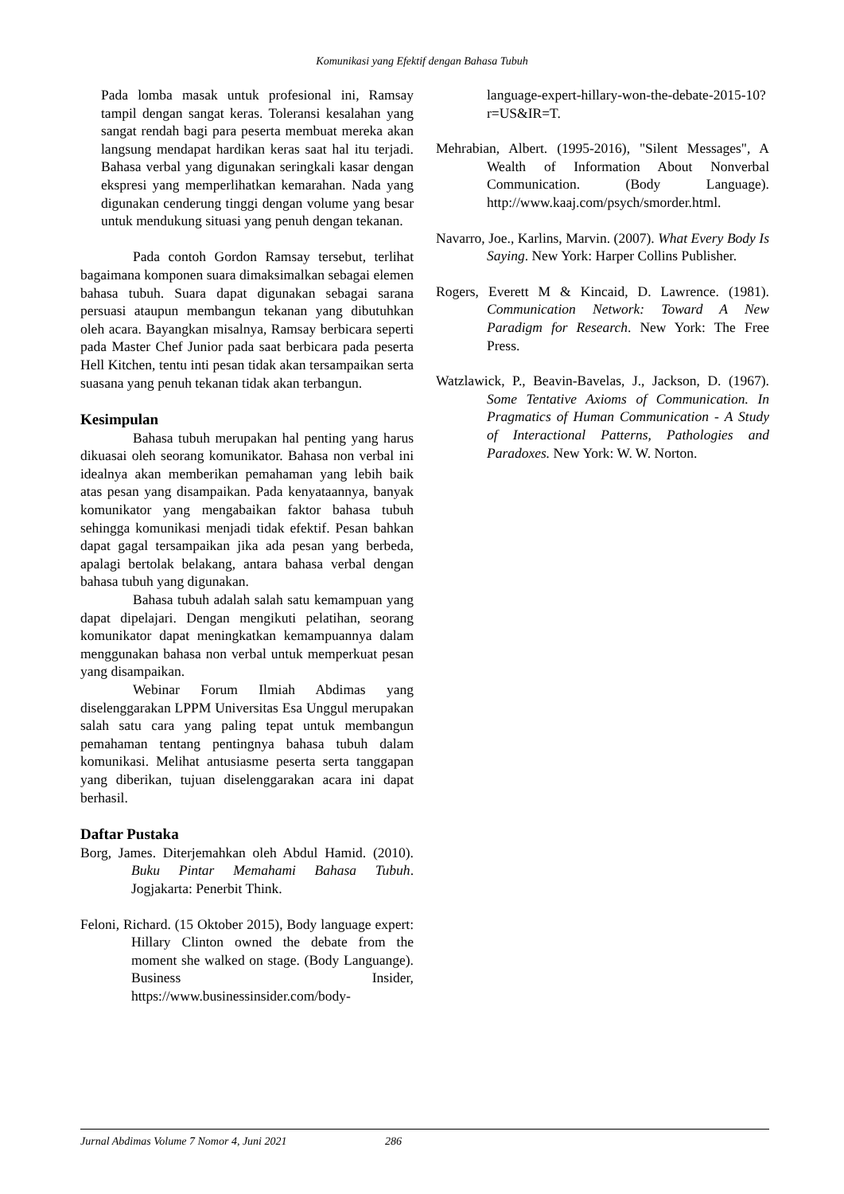Komunikasi yang Efektif dengan Bahasa Tubuh
Pada lomba masak untuk profesional ini, Ramsay tampil dengan sangat keras. Toleransi kesalahan yang sangat rendah bagi para peserta membuat mereka akan langsung mendapat hardikan keras saat hal itu terjadi. Bahasa verbal yang digunakan seringkali kasar dengan ekspresi yang memperlihatkan kemarahan. Nada yang digunakan cenderung tinggi dengan volume yang besar untuk mendukung situasi yang penuh dengan tekanan.
Pada contoh Gordon Ramsay tersebut, terlihat bagaimana komponen suara dimaksimalkan sebagai elemen bahasa tubuh. Suara dapat digunakan sebagai sarana persuasi ataupun membangun tekanan yang dibutuhkan oleh acara. Bayangkan misalnya, Ramsay berbicara seperti pada Master Chef Junior pada saat berbicara pada peserta Hell Kitchen, tentu inti pesan tidak akan tersampaikan serta suasana yang penuh tekanan tidak akan terbangun.
Kesimpulan
Bahasa tubuh merupakan hal penting yang harus dikuasai oleh seorang komunikator. Bahasa non verbal ini idealnya akan memberikan pemahaman yang lebih baik atas pesan yang disampaikan. Pada kenyataannya, banyak komunikator yang mengabaikan faktor bahasa tubuh sehingga komunikasi menjadi tidak efektif. Pesan bahkan dapat gagal tersampaikan jika ada pesan yang berbeda, apalagi bertolak belakang, antara bahasa verbal dengan bahasa tubuh yang digunakan.
Bahasa tubuh adalah salah satu kemampuan yang dapat dipelajari. Dengan mengikuti pelatihan, seorang komunikator dapat meningkatkan kemampuannya dalam menggunakan bahasa non verbal untuk memperkuat pesan yang disampaikan.
Webinar Forum Ilmiah Abdimas yang diselenggarakan LPPM Universitas Esa Unggul merupakan salah satu cara yang paling tepat untuk membangun pemahaman tentang pentingnya bahasa tubuh dalam komunikasi. Melihat antusiasme peserta serta tanggapan yang diberikan, tujuan diselenggarakan acara ini dapat berhasil.
Daftar Pustaka
Borg, James. Diterjemahkan oleh Abdul Hamid. (2010). Buku Pintar Memahami Bahasa Tubuh. Jogjakarta: Penerbit Think.
Feloni, Richard. (15 Oktober 2015), Body language expert: Hillary Clinton owned the debate from the moment she walked on stage. (Body Languange). Business Insider, https://www.businessinsider.com/body-
language-expert-hillary-won-the-debate-2015-10?r=US&IR=T.
Mehrabian, Albert. (1995-2016), "Silent Messages", A Wealth of Information About Nonverbal Communication. (Body Language). http://www.kaaj.com/psych/smorder.html.
Navarro, Joe., Karlins, Marvin. (2007). What Every Body Is Saying. New York: Harper Collins Publisher.
Rogers, Everett M & Kincaid, D. Lawrence. (1981). Communication Network: Toward A New Paradigm for Research. New York: The Free Press.
Watzlawick, P., Beavin-Bavelas, J., Jackson, D. (1967). Some Tentative Axioms of Communication. In Pragmatics of Human Communication - A Study of Interactional Patterns, Pathologies and Paradoxes. New York: W. W. Norton.
Jurnal Abdimas Volume 7 Nomor 4, Juni 2021 286